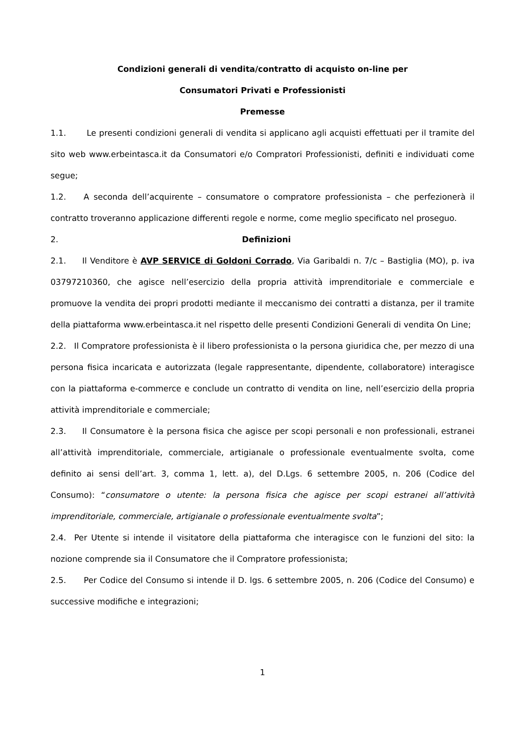Condizioni generali di vendita/contratto di acquisto on-line per
Consumatori Privati e Professionisti
Premesse
1.1. Le presenti condizioni generali di vendita si applicano agli acquisti effettuati per il tramite del sito web www.erbeintasca.it da Consumatori e/o Compratori Professionisti, definiti e individuati come segue;
1.2. A seconda dell’acquirente – consumatore o compratore professionista – che perfezionerà il contratto troveranno applicazione differenti regole e norme, come meglio specificato nel proseguo.
2. Definizioni
2.1. Il Venditore è AVP SERVICE di Goldoni Corrado, Via Garibaldi n. 7/c – Bastiglia (MO), p. iva 03797210360, che agisce nell’esercizio della propria attività imprenditoriale e commerciale e promuove la vendita dei propri prodotti mediante il meccanismo dei contratti a distanza, per il tramite della piattaforma www.erbeintasca.it nel rispetto delle presenti Condizioni Generali di vendita On Line;
2.2. Il Compratore professionista è il libero professionista o la persona giuridica che, per mezzo di una persona fisica incaricata e autorizzata (legale rappresentante, dipendente, collaboratore) interagisce con la piattaforma e-commerce e conclude un contratto di vendita on line, nell’esercizio della propria attività imprenditoriale e commerciale;
2.3. Il Consumatore è la persona fisica che agisce per scopi personali e non professionali, estranei all’attività imprenditoriale, commerciale, artigianale o professionale eventualmente svolta, come definito ai sensi dell’art. 3, comma 1, lett. a), del D.Lgs. 6 settembre 2005, n. 206 (Codice del Consumo): “consumatore o utente: la persona fisica che agisce per scopi estranei all’attività imprenditoriale, commerciale, artigianale o professionale eventualmente svolta”;
2.4. Per Utente si intende il visitatore della piattaforma che interagisce con le funzioni del sito: la nozione comprende sia il Consumatore che il Compratore professionista;
2.5. Per Codice del Consumo si intende il D. lgs. 6 settembre 2005, n. 206 (Codice del Consumo) e successive modifiche e integrazioni;
1